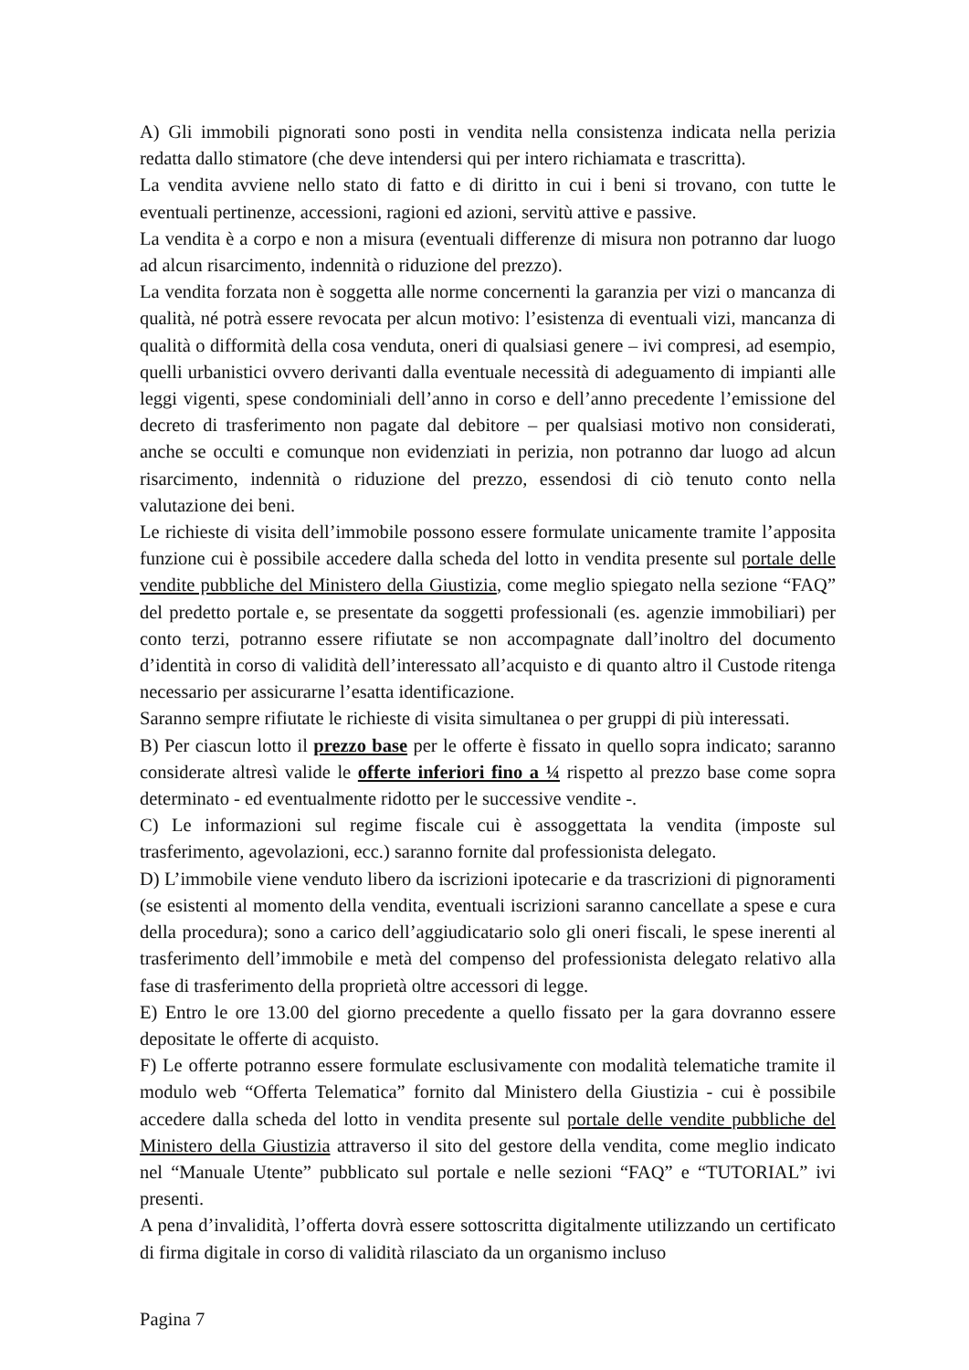A) Gli immobili pignorati sono posti in vendita nella consistenza indicata nella perizia redatta dallo stimatore (che deve intendersi qui per intero richiamata e trascritta).
La vendita avviene nello stato di fatto e di diritto in cui i beni si trovano, con tutte le eventuali pertinenze, accessioni, ragioni ed azioni, servitù attive e passive.
La vendita è a corpo e non a misura (eventuali differenze di misura non potranno dar luogo ad alcun risarcimento, indennità o riduzione del prezzo).
La vendita forzata non è soggetta alle norme concernenti la garanzia per vizi o mancanza di qualità, né potrà essere revocata per alcun motivo: l’esistenza di eventuali vizi, mancanza di qualità o difformità della cosa venduta, oneri di qualsiasi genere – ivi compresi, ad esempio, quelli urbanistici ovvero derivanti dalla eventuale necessità di adeguamento di impianti alle leggi vigenti, spese condominiali dell’anno in corso e dell’anno precedente l’emissione del decreto di trasferimento non pagate dal debitore – per qualsiasi motivo non considerati, anche se occulti e comunque non evidenziati in perizia, non potranno dar luogo ad alcun risarcimento, indennità o riduzione del prezzo, essendosi di ciò tenuto conto nella valutazione dei beni.
Le richieste di visita dell’immobile possono essere formulate unicamente tramite l’apposita funzione cui è possibile accedere dalla scheda del lotto in vendita presente sul portale delle vendite pubbliche del Ministero della Giustizia, come meglio spiegato nella sezione “FAQ” del predetto portale e, se presentate da soggetti professionali (es. agenzie immobiliari) per conto terzi, potranno essere rifiutate se non accompagnate dall’inoltro del documento d’identità in corso di validità dell’interessato all’acquisto e di quanto altro il Custode ritenga necessario per assicurarne l’esatta identificazione.
Saranno sempre rifiutate le richieste di visita simultanea o per gruppi di più interessati.
B) Per ciascun lotto il prezzo base per le offerte è fissato in quello sopra indicato; saranno considerate altresì valide le offerte inferiori fino a ¼ rispetto al prezzo base come sopra determinato - ed eventualmente ridotto per le successive vendite -.
C) Le informazioni sul regime fiscale cui è assoggettata la vendita (imposte sul trasferimento, agevolazioni, ecc.) saranno fornite dal professionista delegato.
D) L’immobile viene venduto libero da iscrizioni ipotecarie e da trascrizioni di pignoramenti (se esistenti al momento della vendita, eventuali iscrizioni saranno cancellate a spese e cura della procedura); sono a carico dell’aggiudicatario solo gli oneri fiscali, le spese inerenti al trasferimento dell’immobile e metà del compenso del professionista delegato relativo alla fase di trasferimento della proprietà oltre accessori di legge.
E) Entro le ore 13.00 del giorno precedente a quello fissato per la gara dovranno essere depositate le offerte di acquisto.
F) Le offerte potranno essere formulate esclusivamente con modalità telematiche tramite il modulo web “Offerta Telematica” fornito dal Ministero della Giustizia - cui è possibile accedere dalla scheda del lotto in vendita presente sul portale delle vendite pubbliche del Ministero della Giustizia attraverso il sito del gestore della vendita, come meglio indicato nel “Manuale Utente” pubblicato sul portale e nelle sezioni “FAQ” e “TUTORIAL” ivi presenti.
A pena d’invalidità, l’offerta dovrà essere sottoscritta digitalmente utilizzando un certificato di firma digitale in corso di validità rilasciato da un organismo incluso
Pagina 7